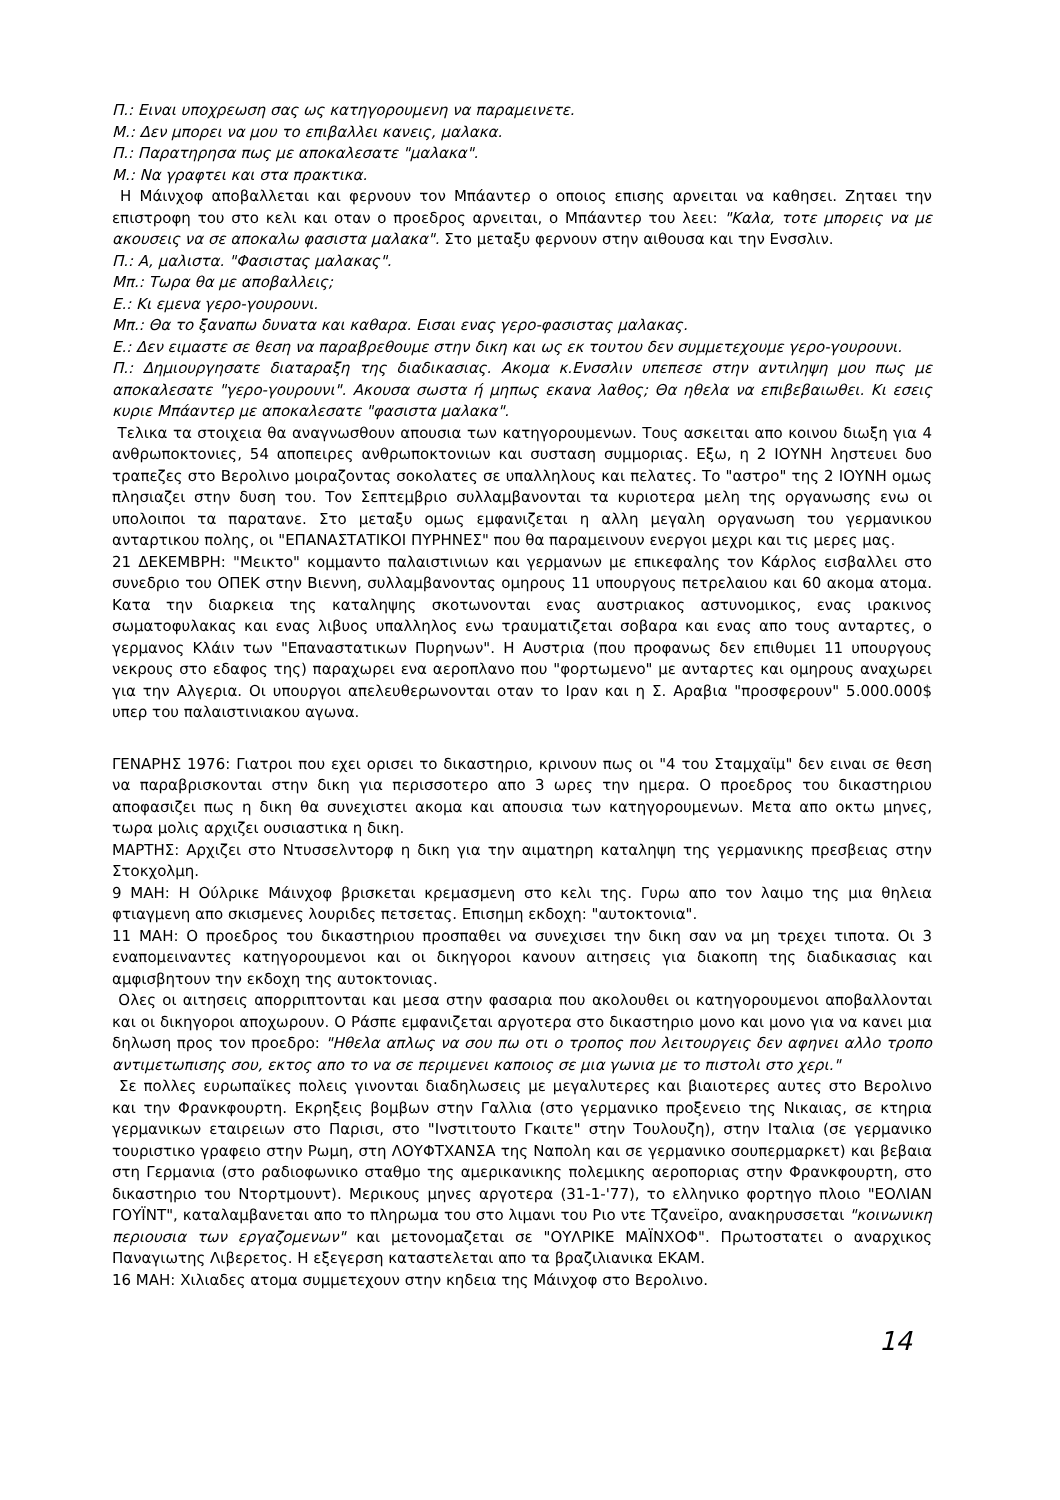Π.: Ειναι υποχρεωση σας ως κατηγορουμενη να παραμεινετε.
Μ.: Δεν μπορει να μου το επιβαλλει κανεις, μαλακα.
Π.: Παρατηρησα πως με αποκαλεσατε "μαλακα".
Μ.: Να γραφτει και στα πρακτικα.
Η Μάινχοφ αποβαλλεται και φερνουν τον Μπάαντερ ο οποιος επισης αρνειται να καθησει. Ζηταει την επιστροφη του στο κελι και οταν ο προεδρος αρνειται, ο Μπάαντερ του λεει: "Καλα, τοτε μπορεις να με ακουσεις να σε αποκαλω φασιστα μαλακα". Στο μεταξυ φερνουν στην αιθουσα και την Ενσσλιν.
Π.: Α, μαλιστα. "Φασιστας μαλακας".
Μπ.: Τωρα θα με αποβαλλεις;
Ε.: Κι εμενα γερο-γουρουνι.
Μπ.: Θα το ξαναπω δυνατα και καθαρα. Εισαι ενας γερο-φασιστας μαλακας.
Ε.: Δεν ειμαστε σε θεση να παραβρεθουμε στην δικη και ως εκ τουτου δεν συμμετεχουμε γερο-γουρουνι.
Π.: Δημιουργησατε διαταραξη της διαδικασιας. Ακομα κ.Ενσσλιν υπεπεσε στην αντιληψη μου πως με αποκαλεσατε "γερο-γουρουνι". Ακουσα σωστα ή μηπως εκανα λαθος; Θα ηθελα να επιβεβαιωθει. Κι εσεις κυριε Μπάαντερ με αποκαλεσατε "φασιστα μαλακα".
Τελικα τα στοιχεια θα αναγνωσθουν απουσια των κατηγορουμενων. Τους ασκειται απο κοινου διωξη για 4 ανθρωποκτονιες, 54 αποπειρες ανθρωποκτονιων και συσταση συμμοριας. Εξω, η 2 ΙΟΥΝΗ ληστευει δυο τραπεζες στο Βερολινο μοιραζοντας σοκολατες σε υπαλληλους και πελατες. Το "αστρο" της 2 ΙΟΥΝΗ ομως πλησιαζει στην δυση του. Τον Σεπτεμβριο συλλαμβανονται τα κυριοτερα μελη της οργανωσης ενω οι υπολοιποι τα παρατανε. Στο μεταξυ ομως εμφανιζεται η αλλη μεγαλη οργανωση του γερμανικου ανταρτικου πολης, οι "ΕΠΑΝΑΣΤΑΤΙΚΟΙ ΠΥΡΗΝΕΣ" που θα παραμεινουν ενεργοι μεχρι και τις μερες μας.
21 ΔΕΚΕΜΒΡΗ: "Μεικτο" κομμαντο παλαιστινιων και γερμανων με επικεφαλης τον Κάρλος εισβαλλει στο συνεδριο του ΟΠΕΚ στην Βιεννη, συλλαμβανοντας ομηρους 11 υπουργους πετρελαιου και 60 ακομα ατομα. Κατα την διαρκεια της καταληψης σκοτωνονται ενας αυστριακος αστυνομικος, ενας ιρακινος σωματοφυλακας και ενας λιβυος υπαλληλος ενω τραυματιζεται σοβαρα και ενας απο τους ανταρτες, ο γερμανος Κλάιν των "Επαναστατικων Πυρηνων". Η Αυστρια (που προφανως δεν επιθυμει 11 υπουργους νεκρους στο εδαφος της) παραχωρει ενα αεροπλανο που "φορτωμενο" με ανταρτες και ομηρους αναχωρει για την Αλγερια. Οι υπουργοι απελευθερωνονται οταν το Ιραν και η Σ. Αραβια "προσφερουν" 5.000.000$ υπερ του παλαιστινιακου αγωνα.
ΓΕΝΑΡΗΣ 1976: Γιατροι που εχει ορισει το δικαστηριο, κρινουν πως οι "4 του Σταμχαϊμ" δεν ειναι σε θεση να παραβρισκονται στην δικη για περισσοτερο απο 3 ωρες την ημερα. Ο προεδρος του δικαστηριου αποφασιζει πως η δικη θα συνεχιστει ακομα και απουσια των κατηγορουμενων. Μετα απο οκτω μηνες, τωρα μολις αρχιζει ουσιαστικα η δικη.
ΜΑΡΤΗΣ: Αρχιζει στο Ντυσσελντορφ η δικη για την αιματηρη καταληψη της γερμανικης πρεσβειας στην Στοκχολμη.
9 ΜΑΗ: Η Ούλρικε Μάινχοφ βρισκεται κρεμασμενη στο κελι της. Γυρω απο τον λαιμο της μια θηλεια φτιαγμενη απο σκισμενες λουριδες πετσετας. Επισημη εκδοχη: "αυτοκτονια".
11 ΜΑΗ: Ο προεδρος του δικαστηριου προσπαθει να συνεχισει την δικη σαν να μη τρεχει τιποτα. Οι 3 εναπομειναντες κατηγορουμενοι και οι δικηγοροι κανουν αιτησεις για διακοπη της διαδικασιας και αμφισβητουν την εκδοχη της αυτοκτονιας.
Ολες οι αιτησεις απορριπτονται και μεσα στην φασαρια που ακολουθει οι κατηγορουμενοι αποβαλλονται και οι δικηγοροι αποχωρουν. Ο Ράσπε εμφανιζεται αργοτερα στο δικαστηριο μονο και μονο για να κανει μια δηλωση προς τον προεδρο: "Ηθελα απλως να σου πω οτι ο τροπος που λειτουργεις δεν αφηνει αλλο τροπο αντιμετωπισης σου, εκτος απο το να σε περιμενει καποιος σε μια γωνια με το πιστολι στο χερι."
Σε πολλες ευρωπαϊκες πολεις γινονται διαδηλωσεις με μεγαλυτερες και βιαιοτερες αυτες στο Βερολινο και την Φρανκφουρτη. Εκρηξεις βομβων στην Γαλλια (στο γερμανικο προξενειο της Νικαιας, σε κτηρια γερμανικων εταιρειων στο Παρισι, στο "Ινστιτουτο Γκαιτε" στην Τουλουζη), στην Ιταλια (σε γερμανικο τουριστικο γραφειο στην Ρωμη, στη ΛΟΥΦΤΧΑΝΣΑ της Ναπολη και σε γερμανικο σουπερμαρκετ) και βεβαια στη Γερμανια (στο ραδιοφωνικο σταθμο της αμερικανικης πολεμικης αεροποριας στην Φρανκφουρτη, στο δικαστηριο του Ντορτμουντ). Μερικους μηνες αργοτερα (31-1-'77), το ελληνικο φορτηγο πλοιο "ΕΟΛΙΑΝ ΓΟΥΪΝΤ", καταλαμβανεται απο το πληρωμα του στο λιμανι του Ριο ντε Τζανεϊρο, ανακηρυσσεται "κοινωνικη περιουσια των εργαζομενων" και μετονομαζεται σε "ΟΥΛΡΙΚΕ ΜΑΪΝΧΟΦ". Πρωτοστατει ο αναρχικος Παναγιωτης Λιβερετος. Η εξεγερση καταστελεται απο τα βραζιλιανικα ΕΚΑΜ.
16 ΜΑΗ: Χιλιαδες ατομα συμμετεχουν στην κηδεια της Μάινχοφ στο Βερολινο.
14